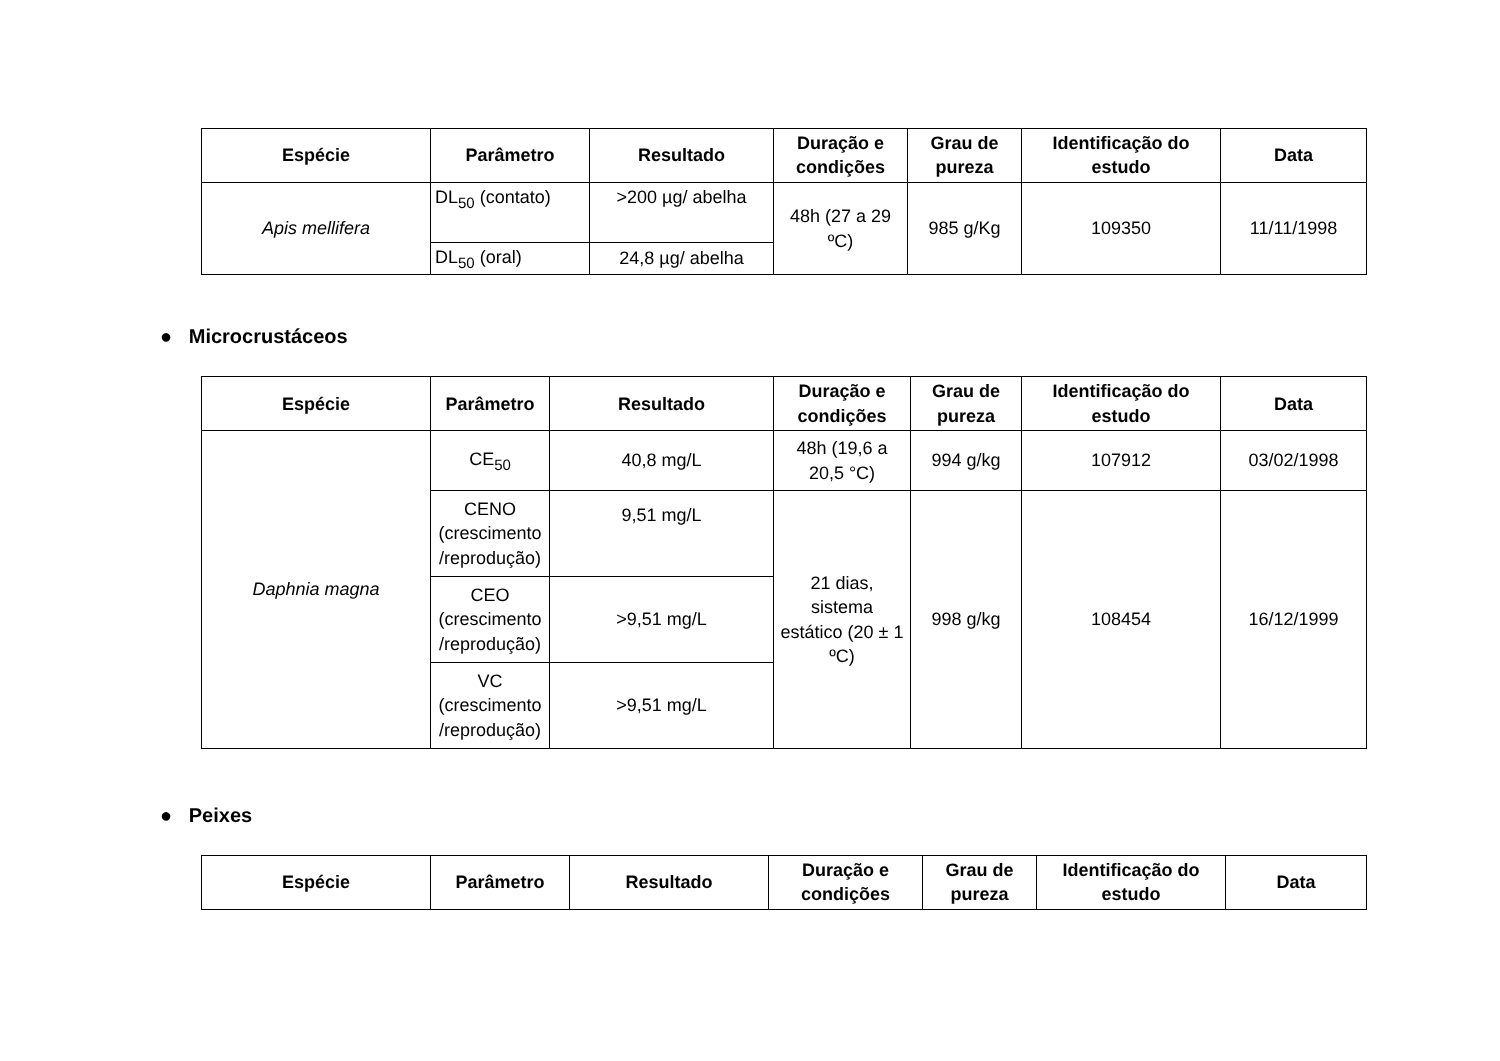| Espécie | Parâmetro | Resultado | Duração e condições | Grau de pureza | Identificação do estudo | Data |
| --- | --- | --- | --- | --- | --- | --- |
| Apis mellifera | DL<sub>50</sub> (contato) | >200 µg/ abelha | 48h (27 a 29 ºC) | 985 g/Kg | 109350 | 11/11/1998 |
| | DL<sub>50</sub> (oral) | 24,8 µg/ abelha | | | | |
● Microcrustáceos
| Espécie | Parâmetro | Resultado | Duração e condições | Grau de pureza | Identificação do estudo | Data |
| --- | --- | --- | --- | --- | --- | --- |
| Daphnia magna | CE<sub>50</sub> | 40,8 mg/L | 48h (19,6 a 20,5 °C) | 994 g/kg | 107912 | 03/02/1998 |
| | CENO (crescimento /reprodução) | 9,51 mg/L | 21 dias, sistema estático (20 ± 1 ºC) | 998 g/kg | 108454 | 16/12/1999 |
| | CEO (crescimento /reprodução) | >9,51 mg/L | | | | |
| | VC (crescimento /reprodução) | >9,51 mg/L | | | | |
● Peixes
| Espécie | Parâmetro | Resultado | Duração e condições | Grau de pureza | Identificação do estudo | Data |
| --- | --- | --- | --- | --- | --- | --- |